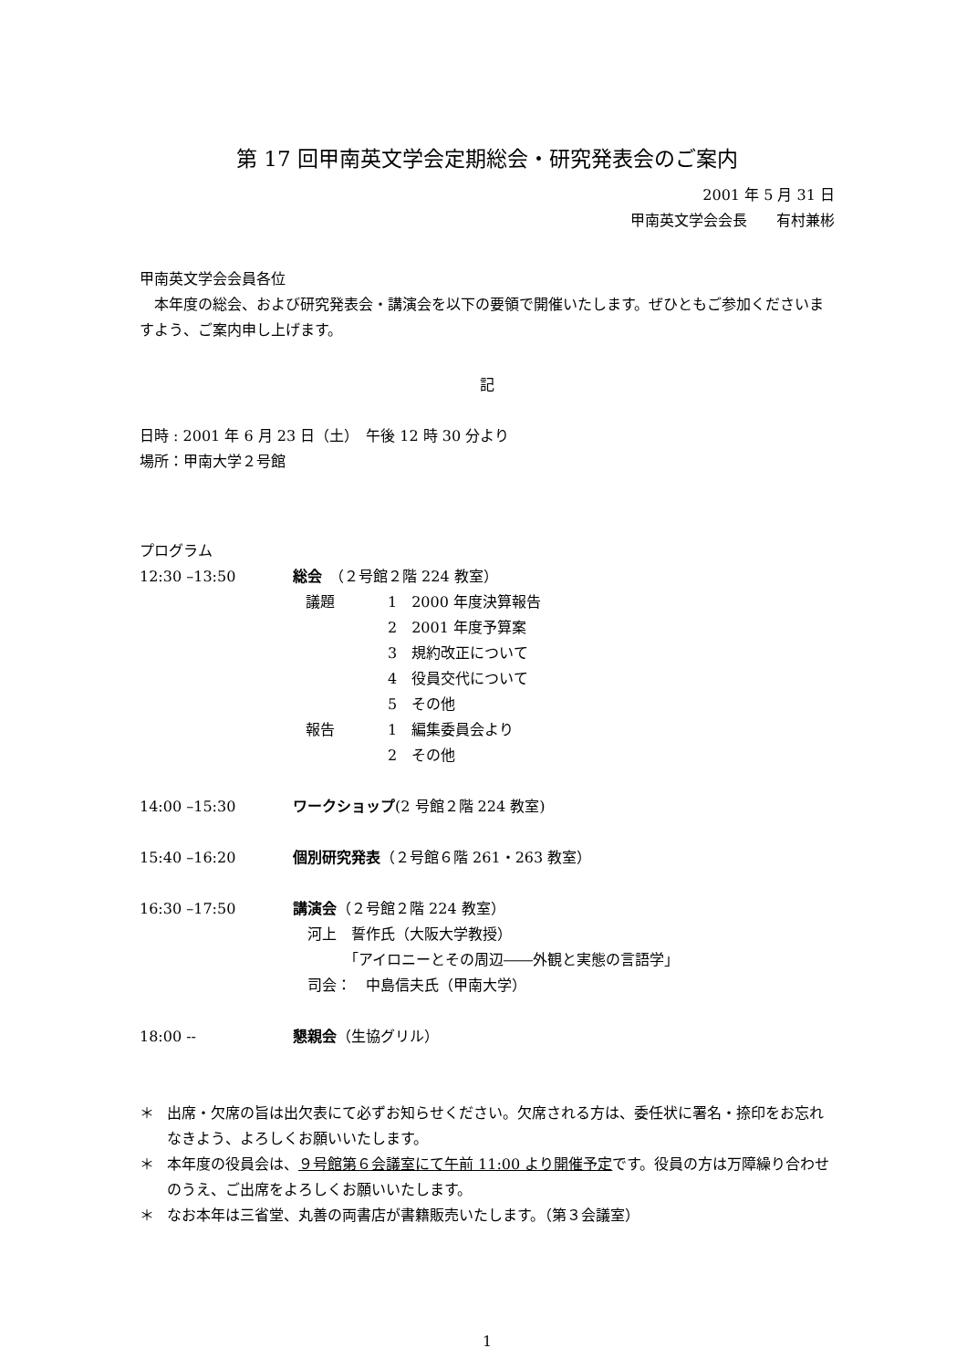第 17 回甲南英文学会定期総会・研究発表会のご案内
2001 年 5 月 31 日
甲南英文学会会長　　有村兼彬
甲南英文学会会員各位
本年度の総会、および研究発表会・講演会を以下の要領で開催いたします。ぜひともご参加くださいますよう、ご案内申し上げます。
記
日時 : 2001 年 6 月 23 日（土）　午後 12 時 30 分より
場所：甲南大学２号館
プログラム
12:30 –13:50 総会　（２号館２階 224 教室）
議題 1　2000 年度決算報告
2　2001 年度予算案
3　規約改正について
4　役員交代について
5　その他
報告 1　編集委員会より
2　その他
14:00 –15:30 ワークショップ(2 号館２階 224 教室)
15:40 –16:20 個別研究発表（２号館６階 261・263 教室）
16:30 –17:50 講演会（２号館２階 224 教室）
　河上　誓作氏（大阪大学教授）
　　　　「アイロニーとその周辺――外観と実態の言語学」
　司会：　中島信夫氏（甲南大学）
18:00 -- 懇親会（生協グリル）
＊ 出席・欠席の旨は出欠表にて必ずお知らせください。欠席される方は、委任状に署名・捺印をお忘れなきよう、よろしくお願いいたします。
＊ 本年度の役員会は、９号館第６会議室にて午前 11:00 より開催予定です。役員の方は万障繰り合わせのうえ、ご出席をよろしくお願いいたします。
＊ なお本年は三省堂、丸善の両書店が書籍販売いたします。（第３会議室）
1